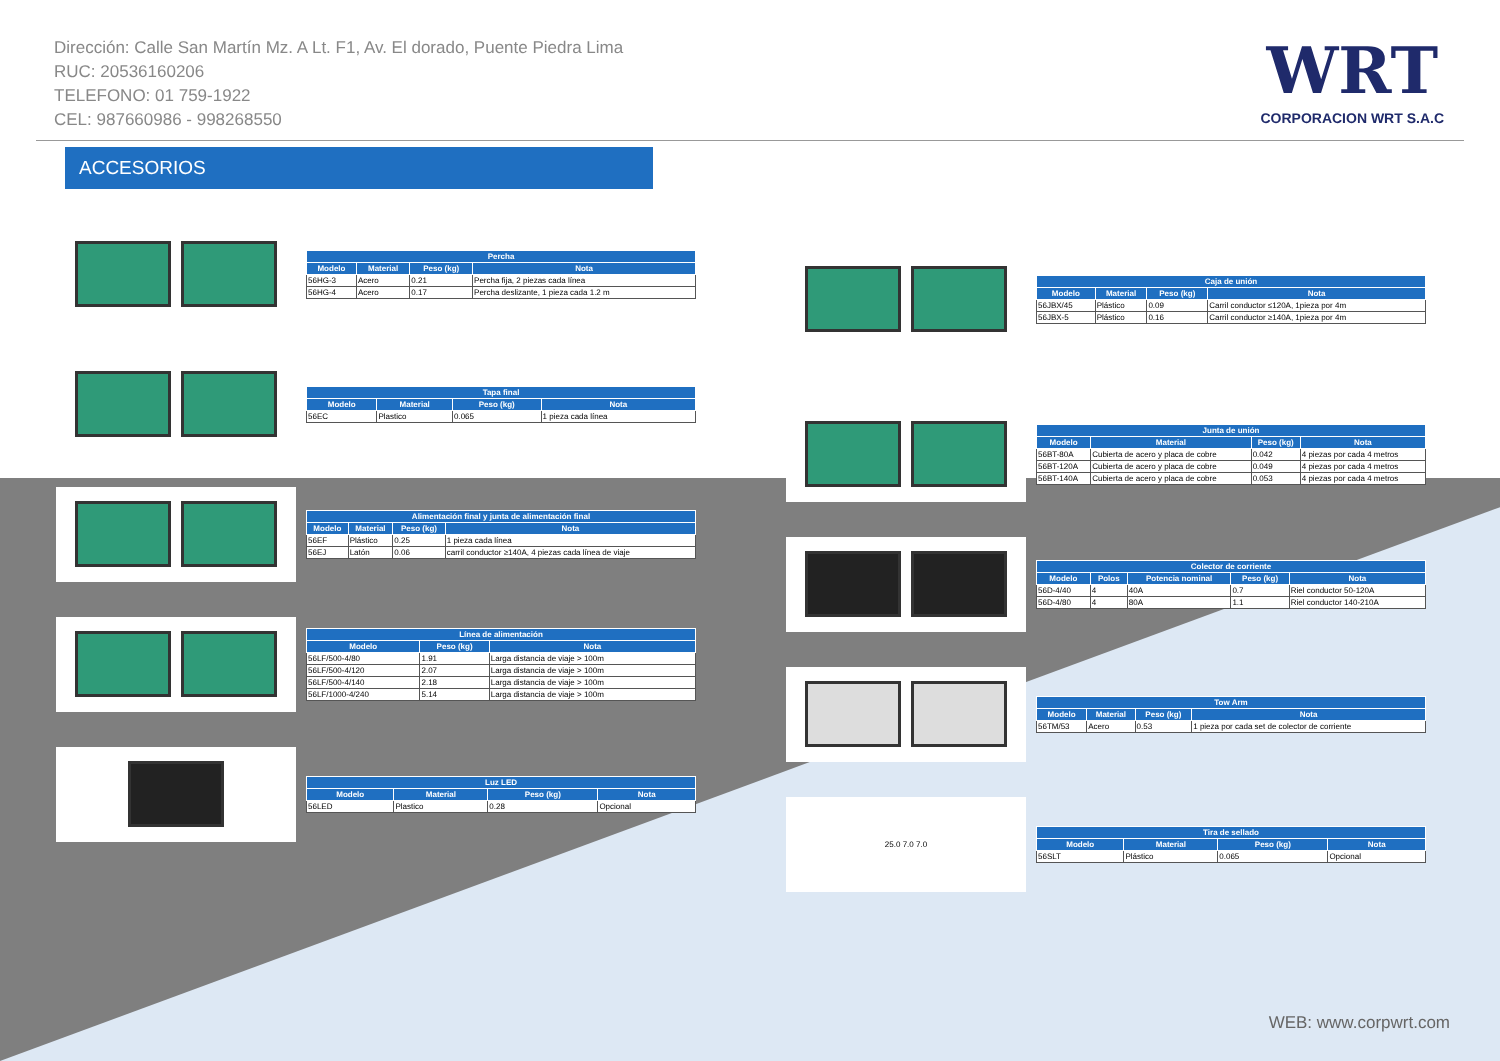Dirección: Calle San Martín Mz. A Lt. F1, Av. El dorado, Puente Piedra Lima
RUC: 20536160206
TELEFONO: 01 759-1922
CEL: 987660986 - 998268550
WRT
CORPORACION WRT S.A.C
ACCESORIOS
| Percha | | | |
| --- | --- | --- | --- |
| Modelo | Material | Peso (kg) | Nota |
| 56HG-3 | Acero | 0.21 | Percha fija, 2 piezas cada línea |
| 56HG-4 | Acero | 0.17 | Percha deslizante, 1 pieza cada 1.2 m |
| Tapa final | | | |
| --- | --- | --- | --- |
| Modelo | Material | Peso (kg) | Nota |
| 56EC | Plastico | 0.065 | 1 pieza cada línea |
| Alimentación final y junta de alimentación final | | | |
| --- | --- | --- | --- |
| Modelo | Material | Peso (kg) | Nota |
| 56EF | Plástico | 0.25 | 1 pieza cada línea |
| 56EJ | Latón | 0.06 | carril conductor ≥140A, 4 piezas cada línea de viaje |
| Línea de alimentación | | |
| --- | --- | --- |
| Modelo | Peso (kg) | Nota |
| 56LF/500-4/80 | 1.91 | Larga distancia de viaje > 100m |
| 56LF/500-4/120 | 2.07 | Larga distancia de viaje > 100m |
| 56LF/500-4/140 | 2.18 | Larga distancia de viaje > 100m |
| 56LF/1000-4/240 | 5.14 | Larga distancia de viaje > 100m |
| Luz LED | | | |
| --- | --- | --- | --- |
| Modelo | Material | Peso (kg) | Nota |
| 56LED | Plastico | 0.28 | Opcional |
| Caja de unión | | | |
| --- | --- | --- | --- |
| Modelo | Material | Peso (kg) | Nota |
| 56JBX/45 | Plástico | 0.09 | Carril conductor ≤120A, 1pieza por 4m |
| 56JBX-5 | Plástico | 0.16 | Carril conductor ≥140A, 1pieza por 4m |
| Junta de unión | | | |
| --- | --- | --- | --- |
| Modelo | Material | Peso (kg) | Nota |
| 56BT-80A | Cubierta de acero y placa de cobre | 0.042 | 4 piezas por cada 4 metros |
| 56BT-120A | Cubierta de acero y placa de cobre | 0.049 | 4 piezas por cada 4 metros |
| 56BT-140A | Cubierta de acero y placa de cobre | 0.053 | 4 piezas por cada 4 metros |
| Colector de corriente | | | | |
| --- | --- | --- | --- | --- |
| Modelo | Polos | Potencia nominal | Peso (kg) | Nota |
| 56D-4/40 | 4 | 40A | 0.7 | Riel conductor 50-120A |
| 56D-4/80 | 4 | 80A | 1.1 | Riel conductor 140-210A |
| Tow Arm | | | |
| --- | --- | --- | --- |
| Modelo | Material | Peso (kg) | Nota |
| 56TM/53 | Acero | 0.53 | 1 pieza por cada set de colector de corriente |
25.0 7.0 7.0
| Tira de sellado | | | |
| --- | --- | --- | --- |
| Modelo | Material | Peso (kg) | Nota |
| 56SLT | Plástico | 0.065 | Opcional |
WEB: www.corpwrt.com